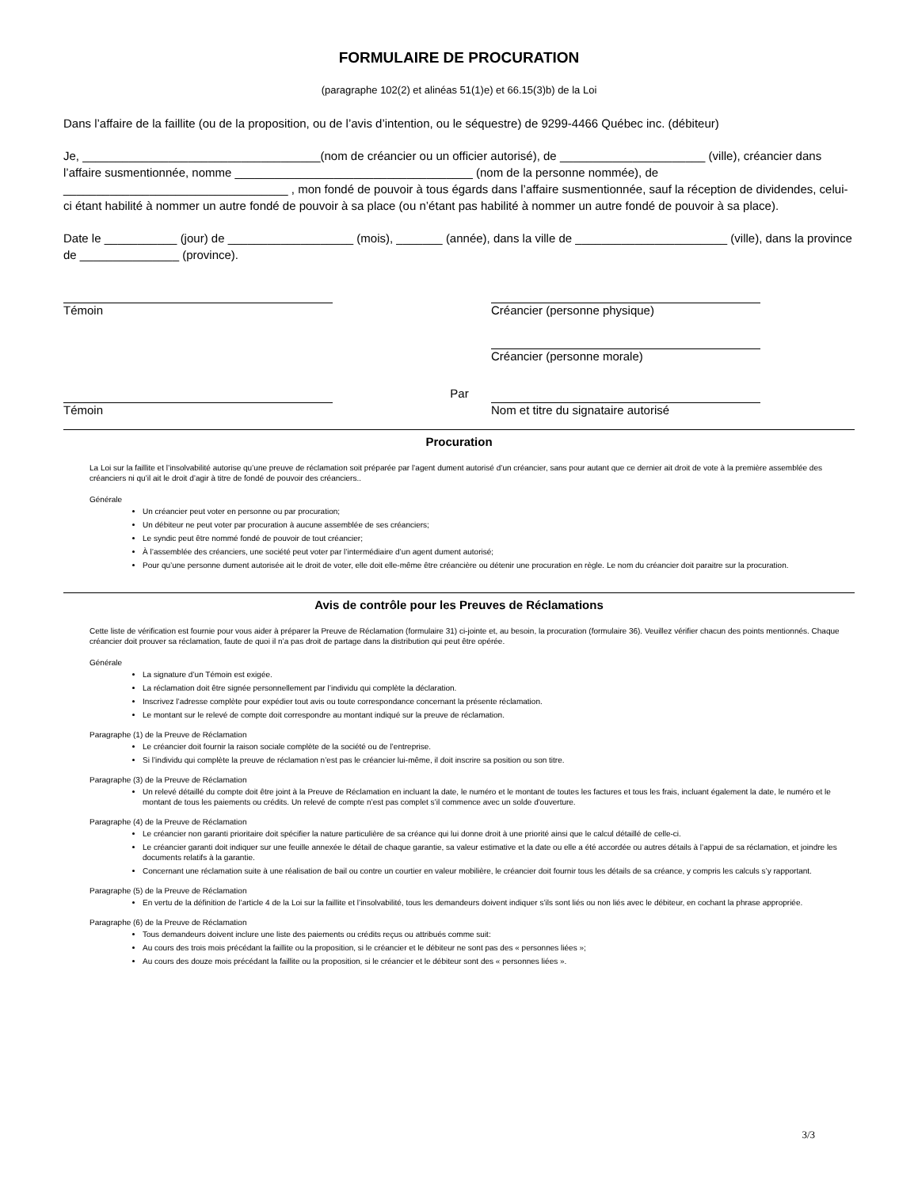FORMULAIRE DE PROCURATION
(paragraphe 102(2) et alinéas 51(1)e) et 66.15(3)b) de la Loi
Dans l’affaire de la faillite (ou de la proposition, ou de l’avis d’intention, ou le séquestre) de 9299-4466 Québec inc. (débiteur)
Je, ____________________________________(nom de créancier ou un officier autorisé), de ______________________ (ville), créancier dans l’affaire susmentionnée, nomme ____________________________________ (nom de la personne nommée), de __________________________________ , mon fondé de pouvoir à tous égards dans l’affaire susmentionnée, sauf la réception de dividendes, celui-ci étant habilité à nommer un autre fondé de pouvoir à sa place (ou n’étant pas habilité à nommer un autre fondé de pouvoir à sa place).
Date le ___________ (jour) de ___________________ (mois), _______ (année), dans la ville de _______________________ (ville), dans la province de _______________ (province).
Témoin Créancier (personne physique)
Créancier (personne morale)
Témoin Par Nom et titre du signataire autorisé
Procuration
La Loi sur la faillite et l’insolvabilité autorise qu’une preuve de réclamation soit préparée par l’agent dument autorisé d’un créancier, sans pour autant que ce dernier ait droit de vote à la première assemblée des créanciers ni qu’il ait le droit d’agir à titre de fondé de pouvoir des créanciers..
Générale
Un créancier peut voter en personne ou par procuration;
Un débiteur ne peut voter par procuration à aucune assemblée de ses créanciers;
Le syndic peut être nommé fondé de pouvoir de tout créancier;
À l’assemblée des créanciers, une société peut voter par l’intermédiaire d’un agent dument autorisé;
Pour qu’une personne dument autorisée ait le droit de voter, elle doit elle-même être créancière ou détenir une procuration en règle. Le nom du créancier doit paraitre sur la procuration.
Avis de contrôle pour les Preuves de Réclamations
Cette liste de vérification est fournie pour vous aider à préparer la Preuve de Réclamation (formulaire 31) ci-jointe et, au besoin, la procuration (formulaire 36). Veuillez vérifier chacun des points mentionnés. Chaque créancier doit prouver sa réclamation, faute de quoi il n’a pas droit de partage dans la distribution qui peut être opérée.
Générale
La signature d’un Témoin est exigée.
La réclamation doit être signée personnellement par l’individu qui complète la déclaration.
Inscrivez l’adresse complète pour expédier tout avis ou toute correspondance concernant la présente réclamation.
Le montant sur le relevé de compte doit correspondre au montant indiqué sur la preuve de réclamation.
Paragraphe (1) de la Preuve de Réclamation
Le créancier doit fournir la raison sociale complète de la société ou de l’entreprise.
Si l’individu qui complète la preuve de réclamation n’est pas le créancier lui-même, il doit inscrire sa position ou son titre.
Paragraphe (3) de la Preuve de Réclamation
Un relevé détaillé du compte doit être joint à la Preuve de Réclamation en incluant la date, le numéro et le montant de toutes les factures et tous les frais, incluant également la date, le numéro et le montant de tous les paiements ou crédits. Un relevé de compte n’est pas complet s’il commence avec un solde d'ouverture.
Paragraphe (4) de la Preuve de Réclamation
Le créancier non garanti prioritaire doit spécifier la nature particulière de sa créance qui lui donne droit à une priorité ainsi que le calcul détaillé de celle-ci.
Le créancier garanti doit indiquer sur une feuille annexée le détail de chaque garantie, sa valeur estimative et la date ou elle a été accordée ou autres détails à l’appui de sa réclamation, et joindre les documents relatifs à la garantie.
Concernant une réclamation suite à une réalisation de bail ou contre un courtier en valeur mobilière, le créancier doit fournir tous les détails de sa créance, y compris les calculs s’y rapportant.
Paragraphe (5) de la Preuve de Réclamation
En vertu de la définition de l’article 4 de la Loi sur la faillite et l’insolvabilité, tous les demandeurs doivent indiquer s’ils sont liés ou non liés avec le débiteur, en cochant la phrase appropriée.
Paragraphe (6) de la Preuve de Réclamation
Tous demandeurs doivent inclure une liste des paiements ou crédits reçus ou attribués comme suit:
Au cours des trois mois précédant la faillite ou la proposition, si le créancier et le débiteur ne sont pas des « personnes liées »;
Au cours des douze mois précédant la faillite ou la proposition, si le créancier et le débiteur sont des « personnes liées ».
3/3